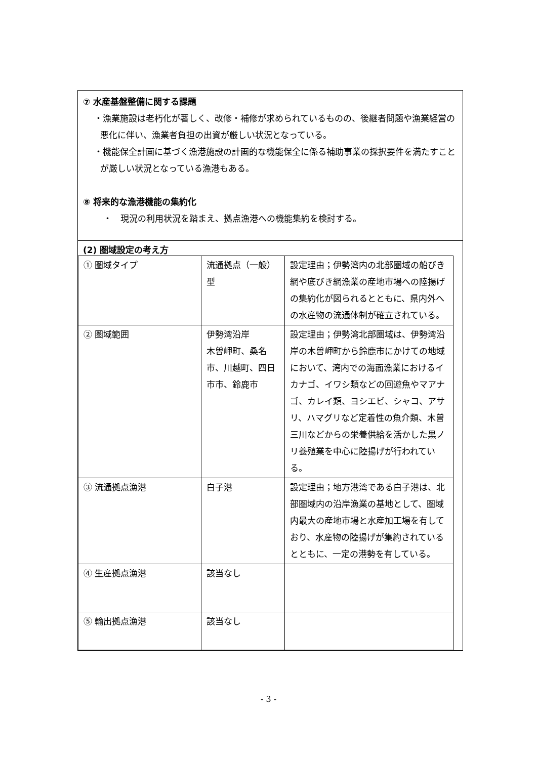⑦ 水産基盤整備に関する課題
・漁業施設は老朽化が著しく、改修・補修が求められているものの、後継者問題や漁業経営の悪化に伴い、漁業者負担の出資が厳しい状況となっている。
・機能保全計画に基づく漁港施設の計画的な機能保全に係る補助事業の採択要件を満たすことが厳しい状況となっている漁港もある。
⑧ 将来的な漁港機能の集約化
・　現況の利用状況を踏まえ、拠点漁港への機能集約を検討する。
(2) 圏域設定の考え方
| ① 圏域タイプ | 流通拠点（一般）型 | 設定理由；伊勢湾内の北部圏域の船びき網や底びき網漁業の産地市場への陸揚げの集約化が図られるとともに、県内外への水産物の流通体制が確立されている。 |
| ② 圏域範囲 | 伊勢湾沿岸 木曽岬町、桑名市、川越町、四日市市、鈴鹿市 | 設定理由；伊勢湾北部圏域は、伊勢湾沿岸の木曽岬町から鈴鹿市にかけての地域において、湾内での海面漁業におけるイカナゴ、イワシ類などの回遊魚やマアナゴ、カレイ類、ヨシエビ、シャコ、アサリ、ハマグリなど定着性の魚介類、木曽三川などからの栄養供給を活かした黒ノリ養殖業を中心に陸揚げが行われている。 |
| ③ 流通拠点漁港 | 白子港 | 設定理由；地方港湾である白子港は、北部圏域内の沿岸漁業の基地として、圏域内最大の産地市場と水産加工場を有しており、水産物の陸揚げが集約されているとともに、一定の港勢を有している。 |
| ④ 生産拠点漁港 | 該当なし | |
| ⑤ 輸出拠点漁港 | 該当なし | |
- 3 -